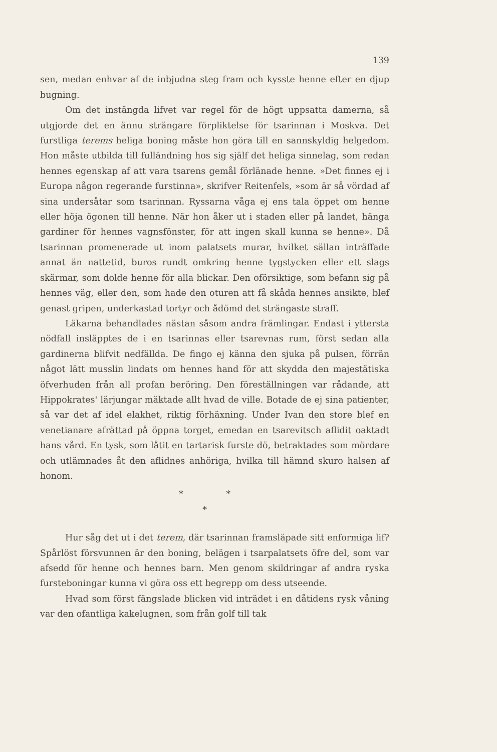139
sen, medan enhvar af de inbjudna steg fram och kysste henne efter en djup bugning.
Om det instängda lifvet var regel för de högt uppsatta damerna, så utgjorde det en ännu strängare förpliktelse för tsarinnan i Moskva. Det furstliga terems heliga boning måste hon göra till en sannskyldig helgedom. Hon måste utbilda till fulländning hos sig själf det heliga sinnelag, som redan hennes egenskap af att vara tsarens gemål förlänade henne. »Det finnes ej i Europa någon regerande furstinna», skrifver Reitenfels, »som är så vördad af sina undersåtar som tsarinnan. Ryssarna våga ej ens tala öppet om henne eller höja ögonen till henne. När hon åker ut i staden eller på landet, hänga gardiner för hennes vagnsfönster, för att ingen skall kunna se henne». Då tsarinnan promenerade ut inom palatsets murar, hvilket sällan inträffade annat än nattetid, buros rundt omkring henne tygstycken eller ett slags skärmar, som dolde henne för alla blickar. Den oförsiktige, som befann sig på hennes väg, eller den, som hade den oturen att få skåda hennes ansikte, blef genast gripen, underkastad tortyr och ådömd det strängaste straff.
Läkarna behandlades nästan såsom andra främlingar. Endast i yttersta nödfall insläpptes de i en tsarinnas eller tsarevnas rum, först sedan alla gardinerna blifvit nedfällda. De fingo ej känna den sjuka på pulsen, förrän något lätt musslin lindats om hennes hand för att skydda den majestätiska öfverhuden från all profan beröring. Den föreställningen var rådande, att Hippokrates' lärjungar mäktade allt hvad de ville. Botade de ej sina patienter, så var det af idel elakhet, riktig förhäxning. Under Ivan den store blef en venetianare afrättad på öppna torget, emedan en tsarevitsch aflidit oaktadt hans vård. En tysk, som låtit en tartarisk furste dö, betraktades som mördare och utlämnades åt den aflidnes anhöriga, hvilka till hämnd skuro halsen af honom.
* *
*
Hur såg det ut i det terem, där tsarinnan framsläpade sitt enformiga lif? Spårlöst försvunnen är den boning, belägen i tsarpalatsets öfre del, som var afsedd för henne och hennes barn. Men genom skildringar af andra ryska furstebonin­gar kunna vi göra oss ett begrepp om dess utseende.
Hvad som först fängslade blicken vid inträdet i en dåtidens rysk våning var den ofantliga kakelugnen, som från golf till tak